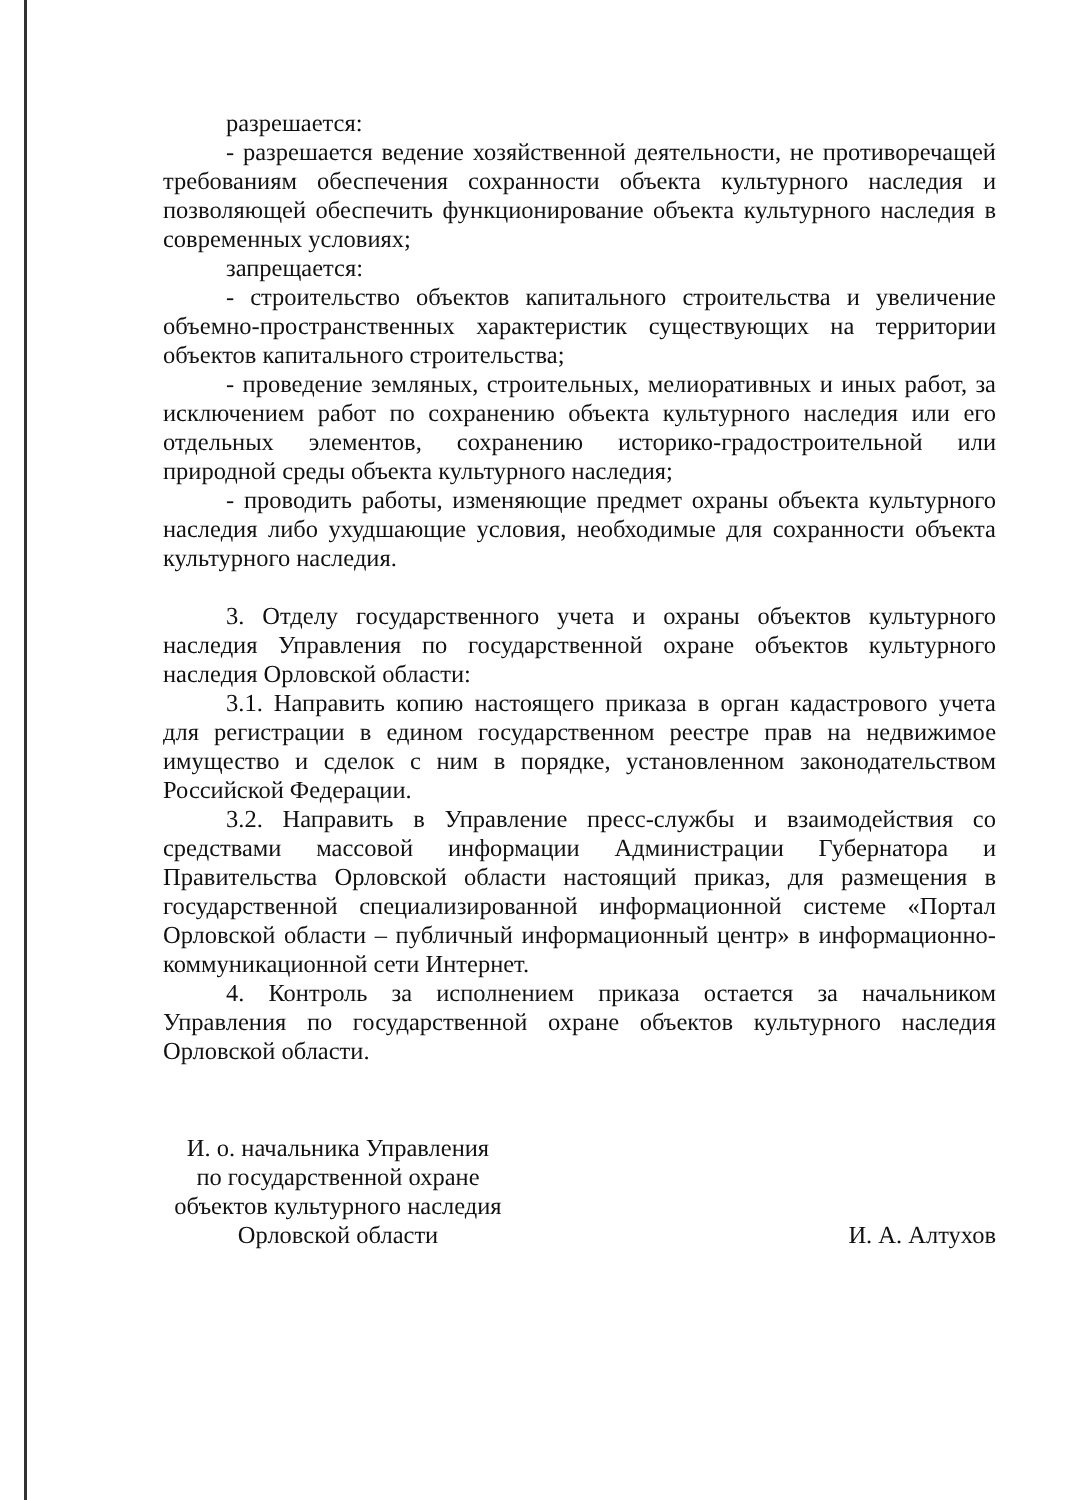разрешается:
- разрешается ведение хозяйственной деятельности, не противоречащей требованиям обеспечения сохранности объекта культурного наследия и позволяющей обеспечить функционирование объекта культурного наследия в современных условиях;
запрещается:
- строительство объектов капитального строительства и увеличение объемно-пространственных характеристик существующих на территории объектов капитального строительства;
- проведение земляных, строительных, мелиоративных и иных работ, за исключением работ по сохранению объекта культурного наследия или его отдельных элементов, сохранению историко-градостроительной или природной среды объекта культурного наследия;
- проводить работы, изменяющие предмет охраны объекта культурного наследия либо ухудшающие условия, необходимые для сохранности объекта культурного наследия.
3. Отделу государственного учета и охраны объектов культурного наследия Управления по государственной охране объектов культурного наследия Орловской области:
3.1. Направить копию настоящего приказа в орган кадастрового учета для регистрации в едином государственном реестре прав на недвижимое имущество и сделок с ним в порядке, установленном законодательством Российской Федерации.
3.2. Направить в Управление пресс-службы и взаимодействия со средствами массовой информации Администрации Губернатора и Правительства Орловской области настоящий приказ, для размещения в государственной специализированной информационной системе «Портал Орловской области – публичный информационный центр» в информационно-коммуникационной сети Интернет.
4. Контроль за исполнением приказа остается за начальником Управления по государственной охране объектов культурного наследия Орловской области.
И. о. начальника Управления
по государственной охране
объектов культурного наследия
Орловской области
И. А. Алтухов